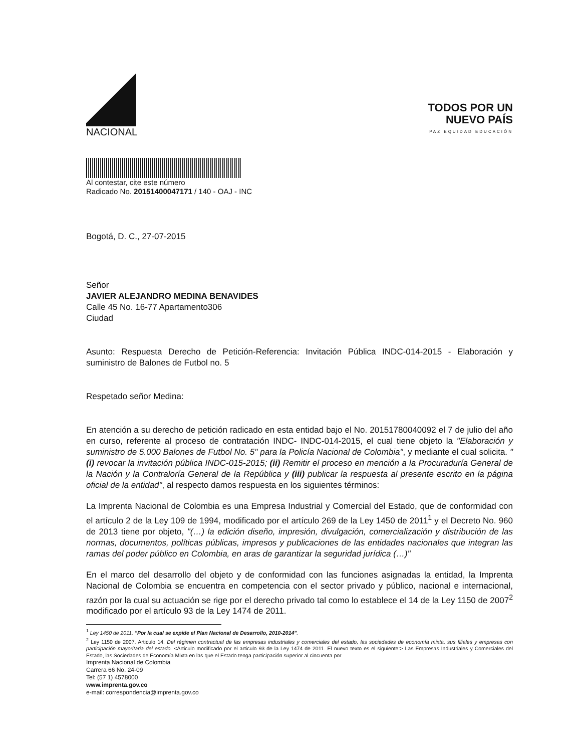NACIONAL
TODOS POR UN
NUEVO PAÍS
PAZ EQUIDAD EDUCACIÓN
Al contestar, cite este número
Radicado No. 20151400047171 / 140 - OAJ - INC
Bogotá, D. C., 27-07-2015
Señor
JAVIER ALEJANDRO MEDINA BENAVIDES
Calle 45 No. 16-77 Apartamento306
Ciudad
Asunto: Respuesta Derecho de Petición-Referencia: Invitación Pública INDC-014-2015 - Elaboración y suministro de Balones de Futbol no. 5
Respetado señor Medina:
En atención a su derecho de petición radicado en esta entidad bajo el No. 20151780040092 el 7 de julio del año en curso, referente al proceso de contratación INDC- INDC-014-2015, el cual tiene objeto la "Elaboración y suministro de 5.000 Balones de Futbol No. 5" para la Policía Nacional de Colombia", y mediante el cual solicita. "(i) revocar la invitación pública INDC-015-2015; (ii) Remitir el proceso en mención a la Procuraduría General de la Nación y la Contraloría General de la República y (iii) publicar la respuesta al presente escrito en la página oficial de la entidad", al respecto damos respuesta en los siguientes términos:
La Imprenta Nacional de Colombia es una Empresa Industrial y Comercial del Estado, que de conformidad con el artículo 2 de la Ley 109 de 1994, modificado por el artículo 269 de la Ley 1450 de 2011<sup>1</sup> y el Decreto No. 960 de 2013 tiene por objeto, "(…) la edición diseño, impresión, divulgación, comercialización y distribución de las normas, documentos, políticas públicas, impresos y publicaciones de las entidades nacionales que integran las ramas del poder público en Colombia, en aras de garantizar la seguridad jurídica (…)"
En el marco del desarrollo del objeto y de conformidad con las funciones asignadas la entidad, la Imprenta Nacional de Colombia se encuentra en competencia con el sector privado y público, nacional e internacional, razón por la cual su actuación se rige por el derecho privado tal como lo establece el 14 de la Ley 1150 de 2007<sup>2</sup> modificado por el artículo 93 de la Ley 1474 de 2011.
<sup>1</sup> Ley 1450 de 2011. "Por la cual se expide el Plan Nacional de Desarrollo, 2010-2014".
<sup>2</sup> Ley 1150 de 2007. Articulo 14. Del régimen contractual de las empresas industriales y comerciales del estado, las sociedades de economía mixta, sus filiales y empresas con participación mayoritaria del estado. <Articulo modificado por el articulo 93 de la Ley 1474 de 2011. El nuevo texto es el siguiente:> Las Empresas Industriales y Comerciales del Estado, las Sociedades de Economía Mixta en las que el Estado tenga participación superior al cincuenta por
Imprenta Nacional de Colombia
Carrera 66 No. 24-09
Tel: (57 1) 4578000
www.imprenta.gov.co
e-mail: correspondencia@imprenta.gov.co